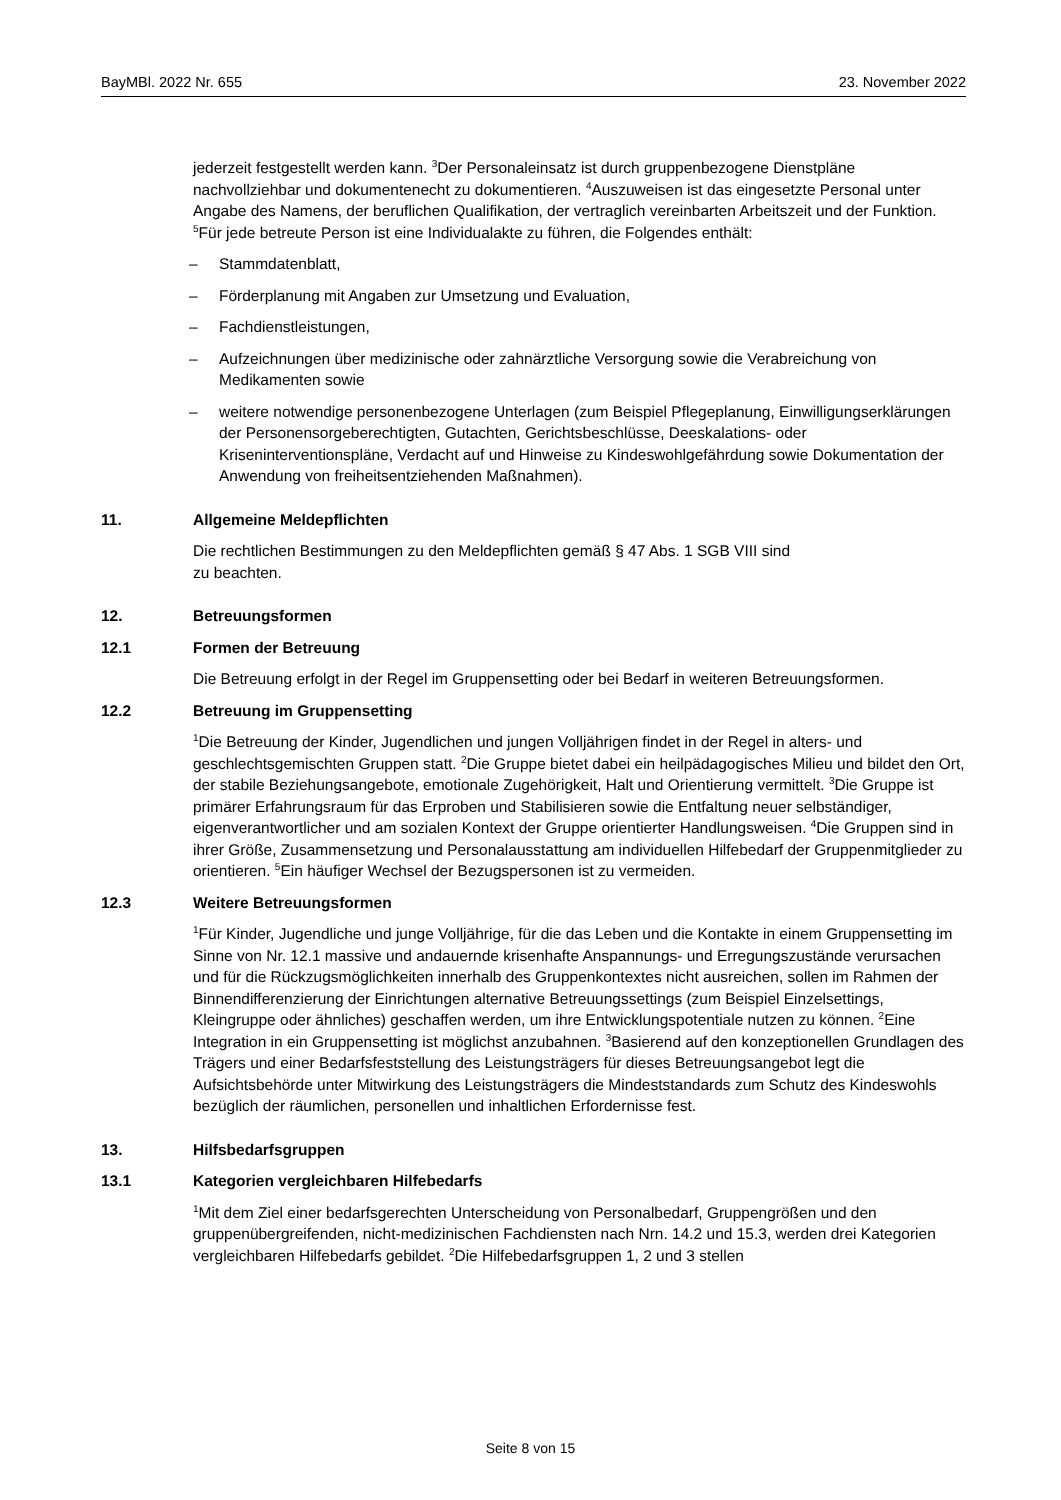BayMBl. 2022 Nr. 655 23. November 2022
jederzeit festgestellt werden kann. <sup>3</sup>Der Personaleinsatz ist durch gruppenbezogene Dienstpläne nachvollziehbar und dokumentenecht zu dokumentieren. <sup>4</sup>Auszuweisen ist das eingesetzte Personal unter Angabe des Namens, der beruflichen Qualifikation, der vertraglich vereinbarten Arbeitszeit und der Funktion. <sup>5</sup>Für jede betreute Person ist eine Individualakte zu führen, die Folgendes enthält:
– Stammdatenblatt,
– Förderplanung mit Angaben zur Umsetzung und Evaluation,
– Fachdienstleistungen,
– Aufzeichnungen über medizinische oder zahnärztliche Versorgung sowie die Verabreichung von Medikamenten sowie
– weitere notwendige personenbezogene Unterlagen (zum Beispiel Pflegeplanung, Einwilligungserklärungen der Personensorgeberechtigten, Gutachten, Gerichtsbeschlüsse, Deeskalations- oder Kriseninterventionspläne, Verdacht auf und Hinweise zu Kindeswohlgefährdung sowie Dokumentation der Anwendung von freiheitsentziehenden Maßnahmen).
11. Allgemeine Meldepflichten
Die rechtlichen Bestimmungen zu den Meldepflichten gemäß § 47 Abs. 1 SGB VIII sind
zu beachten.
12. Betreuungsformen
12.1 Formen der Betreuung
Die Betreuung erfolgt in der Regel im Gruppensetting oder bei Bedarf in weiteren Betreuungsformen.
12.2 Betreuung im Gruppensetting
<sup>1</sup> Die Betreuung der Kinder, Jugendlichen und jungen Volljährigen findet in der Regel in alters- und geschlechtsgemischten Gruppen statt. <sup>2</sup>Die Gruppe bietet dabei ein heilpädagogisches Milieu und bildet den Ort, der stabile Beziehungsangebote, emotionale Zugehörigkeit, Halt und Orientierung vermittelt. <sup>3</sup>Die Gruppe ist primärer Erfahrungsraum für das Erproben und Stabilisieren sowie die Entfaltung neuer selbständiger, eigenverantwortlicher und am sozialen Kontext der Gruppe orientierter Handlungsweisen. <sup>4</sup>Die Gruppen sind in ihrer Größe, Zusammensetzung und Personalausstattung am individuellen Hilfebedarf der Gruppenmitglieder zu orientieren. <sup>5</sup>Ein häufiger Wechsel der Bezugspersonen ist zu vermeiden.
12.3 Weitere Betreuungsformen
<sup>1</sup> Für Kinder, Jugendliche und junge Volljährige, für die das Leben und die Kontakte in einem Gruppensetting im Sinne von Nr. 12.1 massive und andauernde krisenhafte Anspannungs- und Erregungszustände verursachen und für die Rückzugsmöglichkeiten innerhalb des Gruppenkontextes nicht ausreichen, sollen im Rahmen der Binnendifferenzierung der Einrichtungen alternative Betreuungssettings (zum Beispiel Einzelsettings, Kleingruppe oder ähnliches) geschaffen werden, um ihre Entwicklungspotentiale nutzen zu können. <sup>2</sup>Eine Integration in ein Gruppensetting ist möglichst anzubahnen. <sup>3</sup>Basierend auf den konzeptionellen Grundlagen des Trägers und einer Bedarfsfeststellung des Leistungsträgers für dieses Betreuungsangebot legt die Aufsichtsbehörde unter Mitwirkung des Leistungsträgers die Mindeststandards zum Schutz des Kindeswohls bezüglich der räumlichen, personellen und inhaltlichen Erfordernisse fest.
13. Hilfsbedarfsgruppen
13.1 Kategorien vergleichbaren Hilfebedarfs
<sup>1</sup> Mit dem Ziel einer bedarfsgerechten Unterscheidung von Personalbedarf, Gruppengrößen und den gruppenübergreifenden, nicht-medizinischen Fachdiensten nach Nrn. 14.2 und 15.3, werden drei Kategorien vergleichbaren Hilfebedarfs gebildet. <sup>2</sup>Die Hilfebedarfsgruppen 1, 2 und 3 stellen
Seite 8 von 15